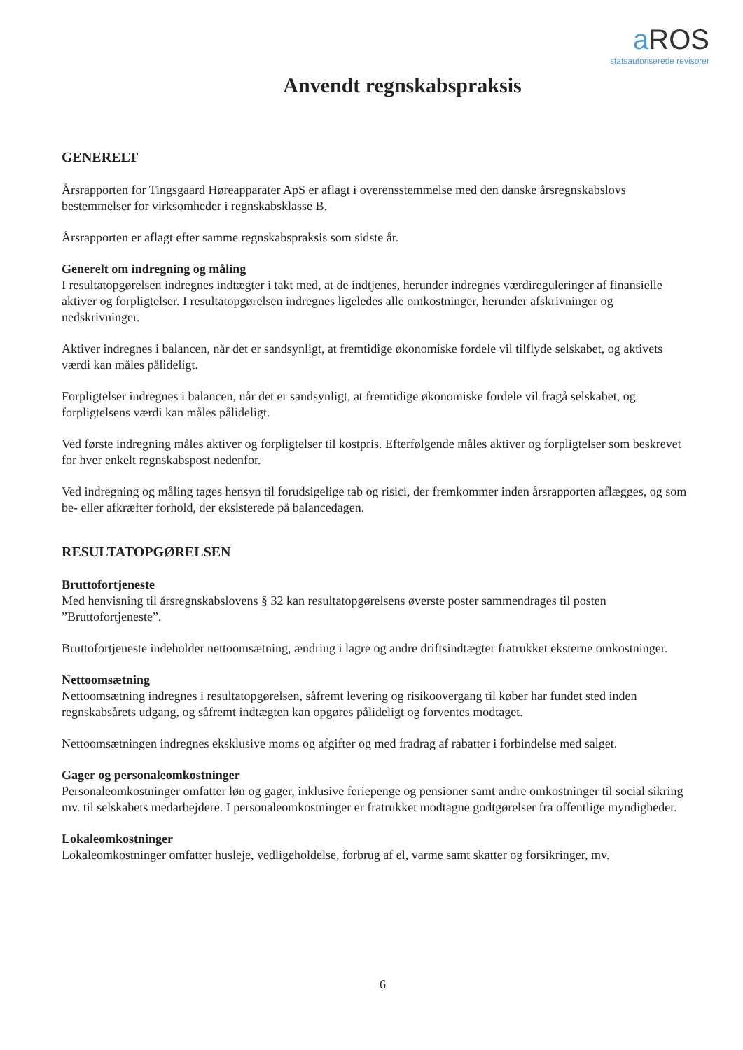a ROS
statsautoriserede revisorer
Anvendt regnskabspraksis
GENERELT
Årsrapporten for Tingsgaard Høreapparater ApS er aflagt i overensstemmelse med den danske årsregnskabslovs bestemmelser for virksomheder i regnskabsklasse B.
Årsrapporten er aflagt efter samme regnskabspraksis som sidste år.
Generelt om indregning og måling
I resultatopgørelsen indregnes indtægter i takt med, at de indtjenes, herunder indregnes værdireguleringer af finansielle aktiver og forpligtelser. I resultatopgørelsen indregnes ligeledes alle omkostninger, herunder afskrivninger og nedskrivninger.
Aktiver indregnes i balancen, når det er sandsynligt, at fremtidige økonomiske fordele vil tilflyde selskabet, og aktivets værdi kan måles pålideligt.
Forpligtelser indregnes i balancen, når det er sandsynligt, at fremtidige økonomiske fordele vil fragå selskabet, og forpligtelsens værdi kan måles pålideligt.
Ved første indregning måles aktiver og forpligtelser til kostpris. Efterfølgende måles aktiver og forpligtelser som beskrevet for hver enkelt regnskabspost nedenfor.
Ved indregning og måling tages hensyn til forudsigelige tab og risici, der fremkommer inden årsrapporten aflægges, og som be- eller afkræfter forhold, der eksisterede på balancedagen.
RESULTATOPGØRELSEN
Bruttofortjeneste
Med henvisning til årsregnskabslovens § 32 kan resultatopgørelsens øverste poster sammendrages til posten ”Bruttofortjeneste”.
Bruttofortjeneste indeholder nettoomsætning, ændring i lagre og andre driftsindtægter fratrukket eksterne omkostninger.
Nettoomsætning
Nettoomsætning indregnes i resultatopgørelsen, såfremt levering og risikoovergang til køber har fundet sted inden regnskabsårets udgang, og såfremt indtægten kan opgøres pålideligt og forventes modtaget.
Nettoomsætningen indregnes eksklusive moms og afgifter og med fradrag af rabatter i forbindelse med salget.
Gager og personaleomkostninger
Personaleomkostninger omfatter løn og gager, inklusive feriepenge og pensioner samt andre omkostninger til social sikring mv. til selskabets medarbejdere. I personaleomkostninger er fratrukket modtagne godtgørelser fra offentlige myndigheder.
Lokaleomkostninger
Lokaleomkostninger omfatter husleje, vedligeholdelse, forbrug af el, varme samt skatter og forsikringer, mv.
6